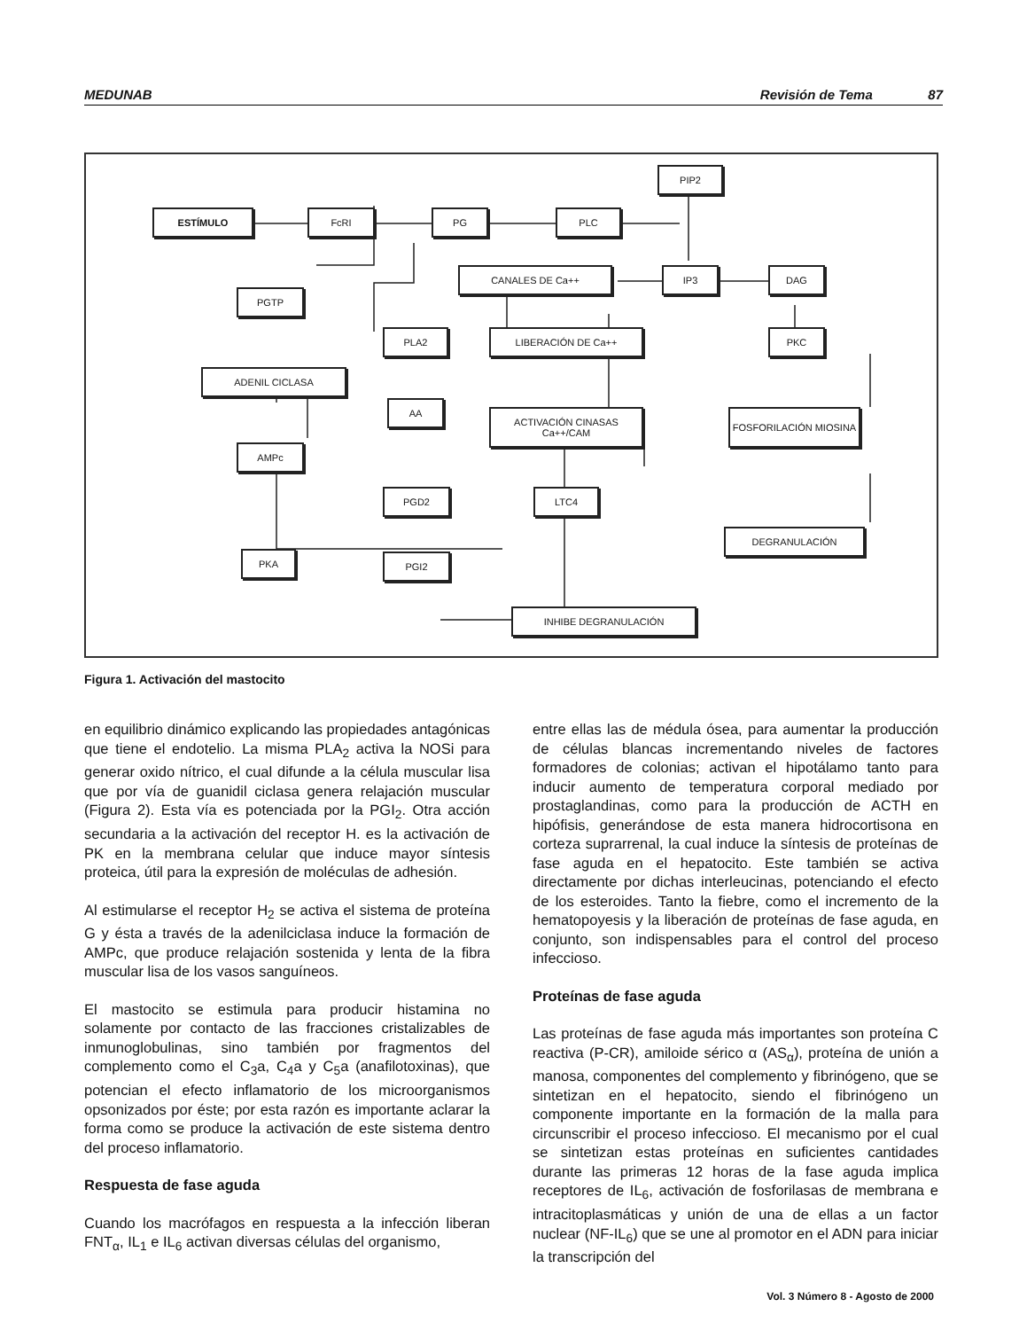MEDUNAB Revisión de Tema 87
ESTÍMULO FcRI PG PLC
PIP2
CANALES DE Ca++ IP3 DAG
PGTP
PLA2 LIBERACIÓN DE Ca++ PKC
ADENIL CICLASA
AA
ACTIVACIÓN CINASAS Ca++/CAM
FOSFORILACIÓN MIOSINA
AMPc
PGD2 LTC4
DEGRANULACIÓN
PKA PGI2
INHIBE DEGRANULACIÓN
Figura 1. Activación del mastocito
en equilibrio dinámico explicando las propiedades antagónicas que tiene el endotelio. La misma PLA<sub>2</sub> activa la NOSi para generar oxido nítrico, el cual difunde a la célula muscular lisa que por vía de guanidil ciclasa genera relajación muscular (Figura 2). Esta vía es potenciada por la PGI<sub>2</sub>. Otra acción secundaria a la activación del receptor H. es la activación de PK en la membrana celular que induce mayor síntesis proteica, útil para la expresión de moléculas de adhesión.
Al estimularse el receptor H<sub>2</sub> se activa el sistema de proteína G y ésta a través de la adenilciclasa induce la formación de AMPc, que produce relajación sostenida y lenta de la fibra muscular lisa de los vasos sanguíneos.
El mastocito se estimula para producir histamina no solamente por contacto de las fracciones cristalizables de inmunoglobulinas, sino también por fragmentos del complemento como el C<sub>3</sub>a, C<sub>4</sub>a y C<sub>5</sub>a (anafilotoxinas), que potencian el efecto inflamatorio de los microorganismos opsonizados por éste; por esta razón es importante aclarar la forma como se produce la activación de este sistema dentro del proceso inflamatorio.
Respuesta de fase aguda
Cuando los macrófagos en respuesta a la infección liberan FNT<sub>α</sub>, IL<sub>1</sub> e IL<sub>6</sub> activan diversas células del organismo,
entre ellas las de médula ósea, para aumentar la producción de células blancas incrementando niveles de factores formadores de colonias; activan el hipotálamo tanto para inducir aumento de temperatura corporal mediado por prostaglandinas, como para la producción de ACTH en hipófisis, generándose de esta manera hidrocortisona en corteza suprarrenal, la cual induce la síntesis de proteínas de fase aguda en el hepatocito. Este también se activa directamente por dichas interleucinas, potenciando el efecto de los esteroides. Tanto la fiebre, como el incremento de la hematopoyesis y la liberación de proteínas de fase aguda, en conjunto, son indispensables para el control del proceso infeccioso.
Proteínas de fase aguda
Las proteínas de fase aguda más importantes son proteína C reactiva (P-CR), amiloide sérico α (AS<sub>α</sub>), proteína de unión a manosa, componentes del complemento y fibrinógeno, que se sintetizan en el hepatocito, siendo el fibrinógeno un componente importante en la formación de la malla para circunscribir el proceso infeccioso. El mecanismo por el cual se sintetizan estas proteínas en suficientes cantidades durante las primeras 12 horas de la fase aguda implica receptores de IL<sub>6</sub>, activación de fosforilasas de membrana e intracitoplasmáticas y unión de una de ellas a un factor nuclear (NF-IL<sub>6</sub>) que se une al promotor en el ADN para iniciar la transcripción del
Vol. 3 Número 8 - Agosto de 2000